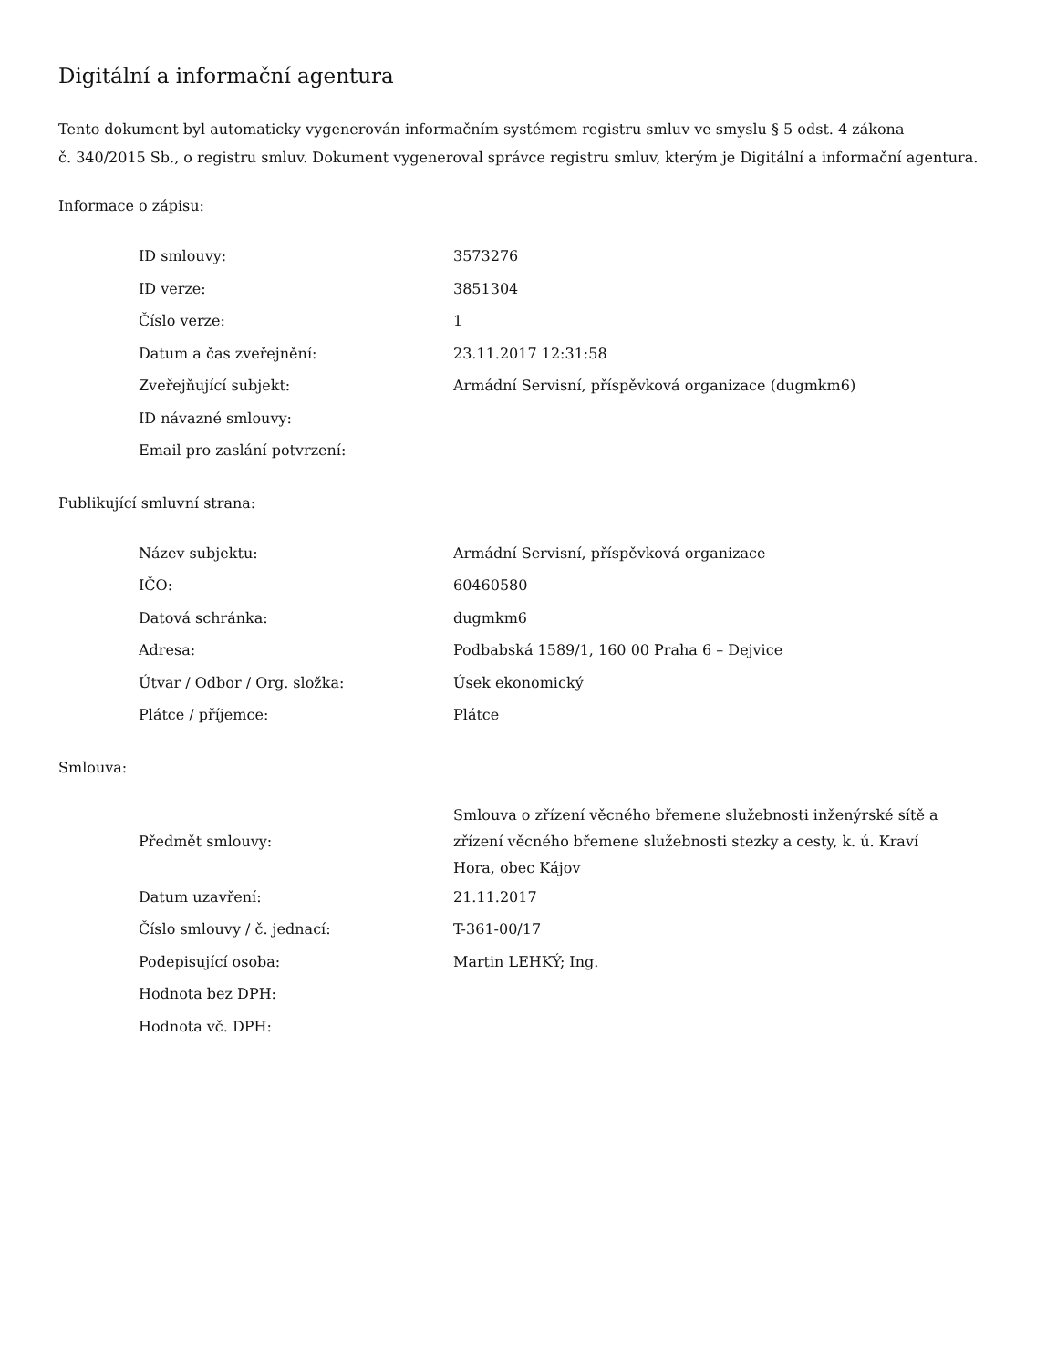Digitální a informační agentura
Tento dokument byl automaticky vygenerován informačním systémem registru smluv ve smyslu § 5 odst. 4 zákona
č. 340/2015 Sb., o registru smluv. Dokument vygeneroval správce registru smluv, kterým je Digitální a informační agentura.
Informace o zápisu:
| ID smlouvy: | 3573276 |
| ID verze: | 3851304 |
| Číslo verze: | 1 |
| Datum a čas zveřejnění: | 23.11.2017 12:31:58 |
| Zveřejňující subjekt: | Armádní Servisní, příspěvková organizace (dugmkm6) |
| ID návazné smlouvy: | |
| Email pro zaslání potvrzení: | |
Publikující smluvní strana:
| Název subjektu: | Armádní Servisní, příspěvková organizace |
| IČO: | 60460580 |
| Datová schránka: | dugmkm6 |
| Adresa: | Podbabská 1589/1, 160 00 Praha 6 – Dejvice |
| Útvar / Odbor / Org. složka: | Úsek ekonomický |
| Plátce / příjemce: | Plátce |
Smlouva:
| Předmět smlouvy: | Smlouva o zřízení věcného břemene služebnosti inženýrské sítě a zřízení věcného břemene služebnosti stezky a cesty, k. ú. Kraví Hora, obec Kájov |
| Datum uzavření: | 21.11.2017 |
| Číslo smlouvy / č. jednací: | T-361-00/17 |
| Podepisující osoba: | Martin LEHKÝ; Ing. |
| Hodnota bez DPH: | |
| Hodnota vč. DPH: | |